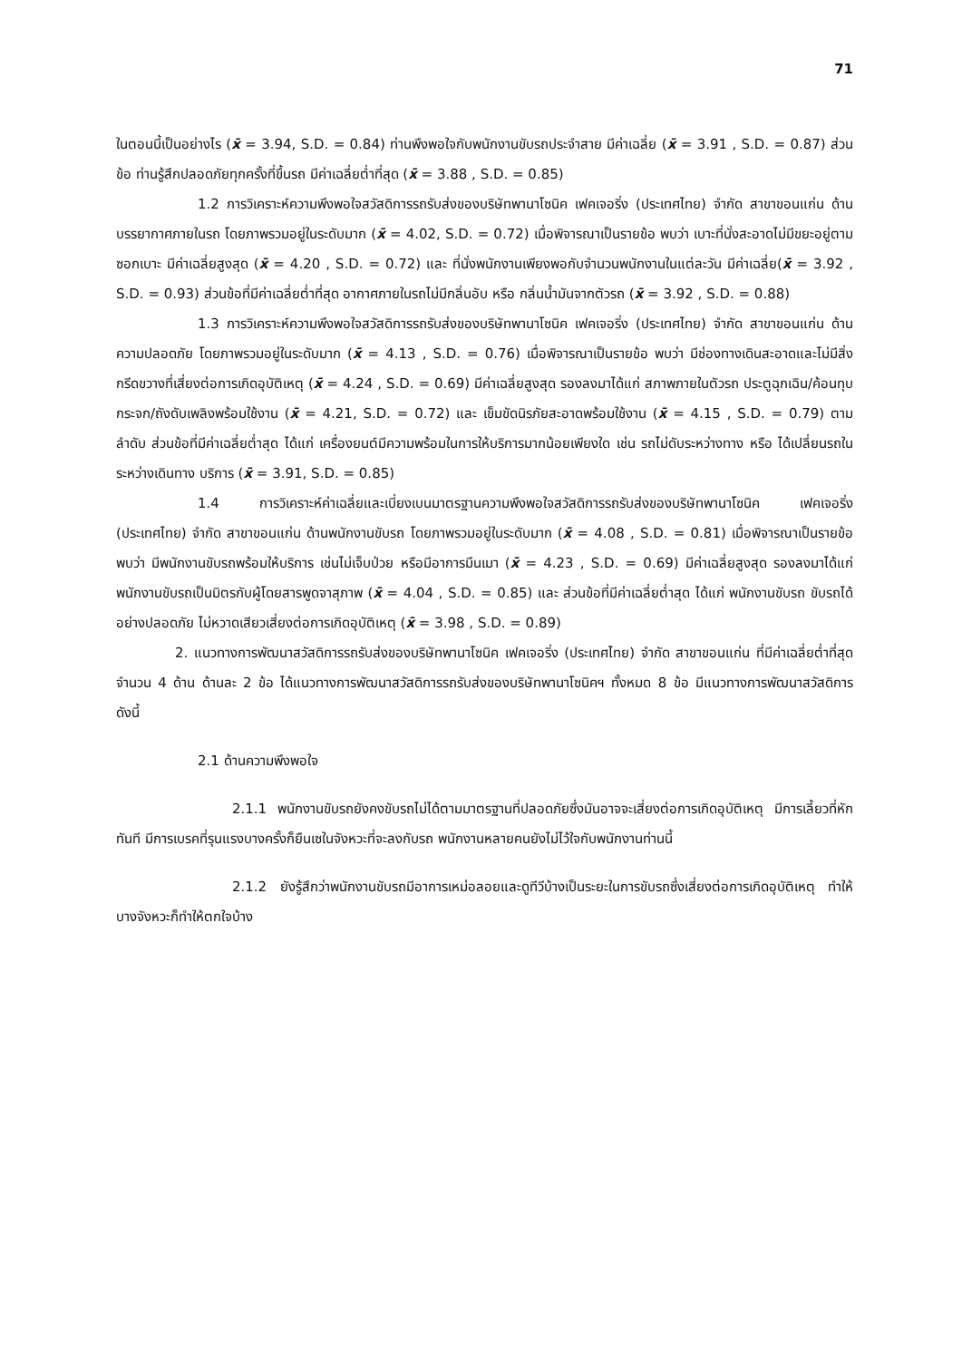71
ในตอนนี้เป็นอย่างไร (x̄ = 3.94, S.D. = 0.84) ท่านพึงพอใจกับพนักงานขับรถประจำสาย มีค่าเฉลี่ย (x̄ = 3.91 , S.D. = 0.87) ส่วนข้อ ท่านรู้สึกปลอดภัยทุกครั้งที่ขึ้นรถ มีค่าเฉลี่ยต่ำที่สุด (x̄ = 3.88 , S.D. = 0.85)
1.2 การวิเคราะห์ความพึงพอใจสวัสดิการรถรับส่งของบริษัทพานาโซนิค เฟคเจอริ่ง (ประเทศไทย) จำกัด สาขาขอนแก่น ด้านบรรยากาศภายในรถ โดยภาพรวมอยู่ในระดับมาก (x̄ = 4.02, S.D. = 0.72) เมื่อพิจารณาเป็นรายข้อ พบว่า เบาะที่นั่งสะอาดไม่มีขยะอยู่ตามซอกเบาะ มีค่าเฉลี่ยสูงสุด (x̄ = 4.20 , S.D. = 0.72) และ ที่นั่งพนักงานเพียงพอกับจำนวนพนักงานในแต่ละวัน มีค่าเฉลี่ย(x̄ = 3.92 , S.D. = 0.93) ส่วนข้อที่มีค่าเฉลี่ยต่ำที่สุด อากาศภายในรถไม่มีกลิ่นอับ หรือ กลิ่นน้ำมันจากตัวรถ (x̄ = 3.92 , S.D. = 0.88)
1.3 การวิเคราะห์ความพึงพอใจสวัสดิการรถรับส่งของบริษัทพานาโซนิค เฟคเจอริ่ง (ประเทศไทย) จำกัด สาขาขอนแก่น ด้านความปลอดภัย โดยภาพรวมอยู่ในระดับมาก (x̄ = 4.13 , S.D. = 0.76) เมื่อพิจารณาเป็นรายข้อ พบว่า มีช่องทางเดินสะอาดและไม่มีสิ่งกรีดขวางที่เสี่ยงต่อการเกิดอุบัติเหตุ (x̄ = 4.24 , S.D. = 0.69) มีค่าเฉลี่ยสูงสุด รองลงมาได้แก่ สภาพภายในตัวรถ ประตูฉุกเฉิน/ค้อนทุบกระจก/ถังดับเพลิงพร้อมใช้งาน (x̄ = 4.21, S.D. = 0.72) และ เข็มขัดนิรภัยสะอาดพร้อมใช้งาน (x̄ = 4.15 , S.D. = 0.79) ตามลำดับ ส่วนข้อที่มีค่าเฉลี่ยต่ำสุด ได้แก่ เครื่องยนต์มีความพร้อมในการให้บริการมากน้อยเพียงใด เช่น รถไม่ดับระหว่างทาง หรือ ได้เปลี่ยนรถในระหว่างเดินทาง บริการ (x̄ = 3.91, S.D. = 0.85)
1.4 การวิเคราะห์ค่าเฉลี่ยและเบี่ยงเบนมาตรฐานความพึงพอใจสวัสดิการรถรับส่งของบริษัทพานาโซนิค เฟคเจอริ่ง (ประเทศไทย) จำกัด สาขาขอนแก่น ด้านพนักงานขับรถ โดยภาพรวมอยู่ในระดับมาก (x̄ = 4.08 , S.D. = 0.81) เมื่อพิจารณาเป็นรายข้อ พบว่า มีพนักงานขับรถพร้อมให้บริการ เช่นไม่เจ็บป่วย หรือมีอาการมึนเมา (x̄ = 4.23 , S.D. = 0.69) มีค่าเฉลี่ยสูงสุด รองลงมาได้แก่ พนักงานขับรถเป็นมิตรกับผู้โดยสารพูดจาสุภาพ (x̄ = 4.04 , S.D. = 0.85) และ ส่วนข้อที่มีค่าเฉลี่ยต่ำสุด ได้แก่ พนักงานขับรถ ขับรถได้อย่างปลอดภัย ไม่หวาดเสียวเสี่ยงต่อการเกิดอุบัติเหตุ (x̄ = 3.98 , S.D. = 0.89)
2. แนวทางการพัฒนาสวัสดิการรถรับส่งของบริษัทพานาโซนิค เฟคเจอริ่ง (ประเทศไทย) จำกัด สาขาขอนแก่น ที่มีค่าเฉลี่ยต่ำที่สุด จำนวน 4 ด้าน ด้านละ 2 ข้อ ได้แนวทางการพัฒนาสวัสดิการรถรับส่งของบริษัทพานาโซนิคฯ ทั้งหมด 8 ข้อ มีแนวทางการพัฒนาสวัสดิการ ดังนี้
2.1 ด้านความพึงพอใจ
2.1.1 พนักงานขับรถยังคงขับรถไม่ได้ตามมาตรฐานที่ปลอดภัยซึ่งมันอาจจะเสี่ยงต่อการเกิดอุบัติเหตุ มีการเลี้ยวที่หักทันที มีการเบรคที่รุนแรงบางครั้งก็ยืนเซในจังหวะที่จะลงกับรถ พนักงานหลายคนยังไม่ไว้ใจกับพนักงานท่านนี้
2.1.2 ยังรู้สึกว่าพนักงานขับรถมีอาการเหม่อลอยและดูทีวีบ้างเป็นระยะในการขับรถซึ่งเสี่ยงต่อการเกิดอุบัติเหตุ ทำให้บางจังหวะก็ทำให้ตกใจบ้าง